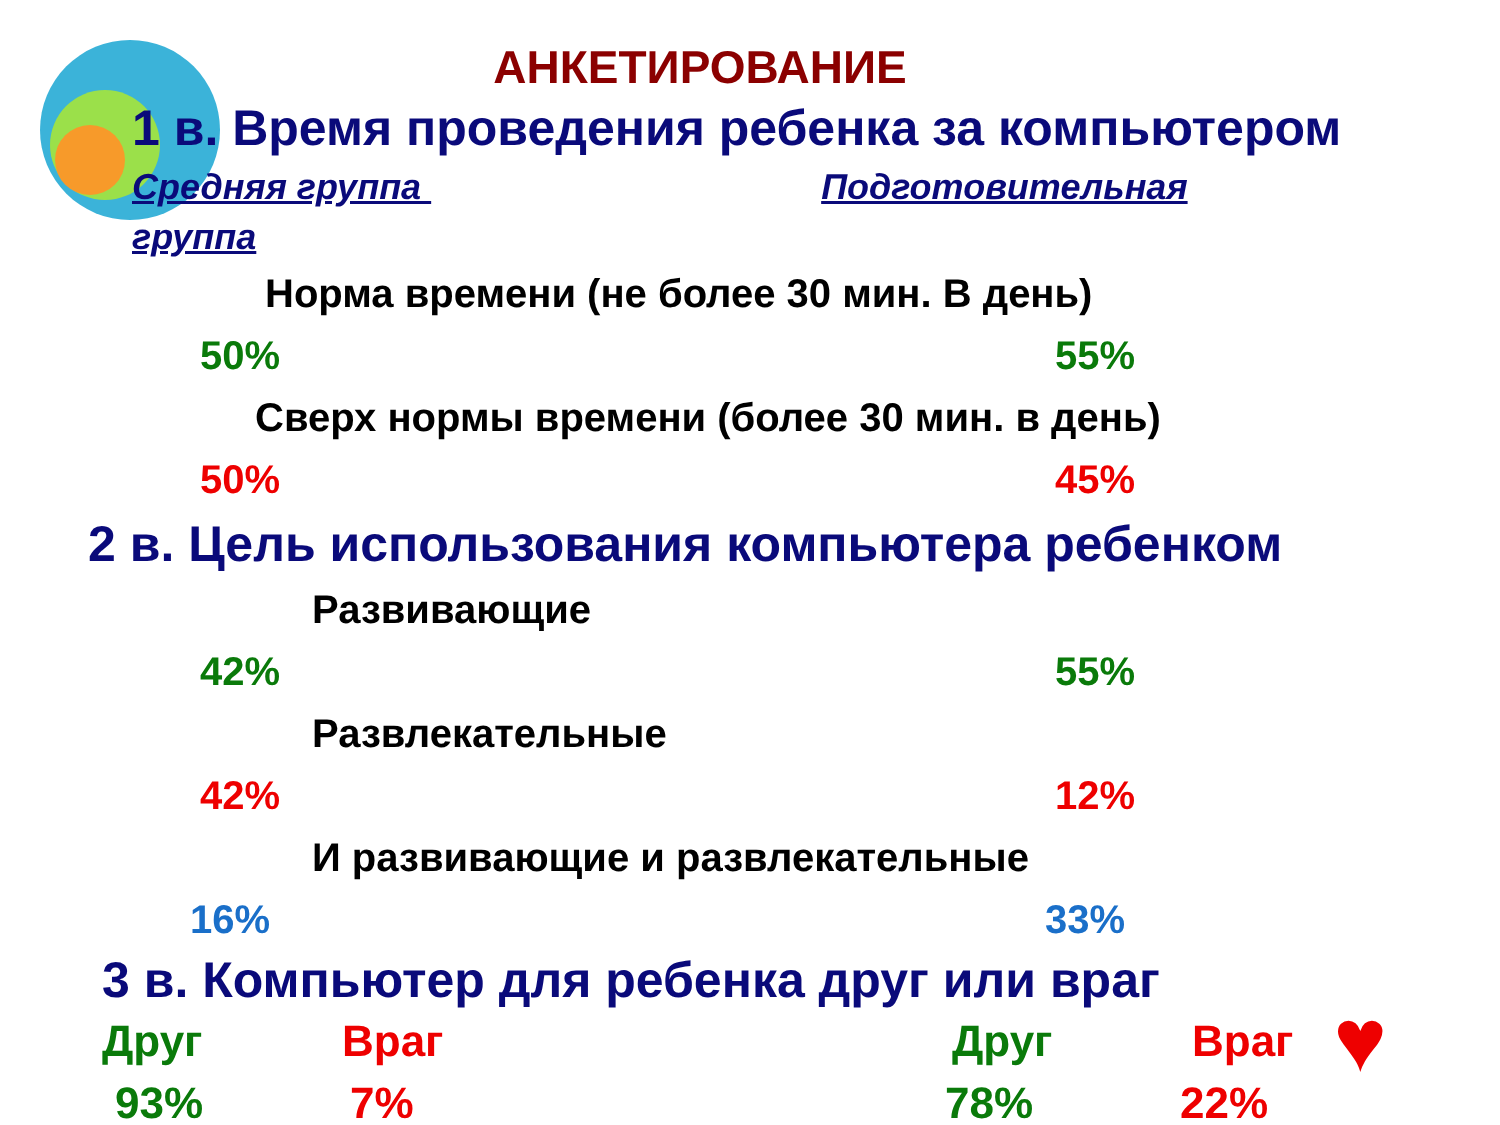АНКЕТИРОВАНИЕ
1 в. Время проведения ребенка за компьютером
Средняя группа Подготовительная
группа
Норма времени (не более 30 мин. В день)
50% 55%
Сверх нормы времени (более 30 мин. в день)
50% 45%
2 в. Цель использования компьютера ребенком
Развивающие
42% 55%
Развлекательные
42% 12%
И развивающие и развлекательные
16% 33%
3 в. Компьютер для ребенка друг или враг
Друг Враг Друг Враг ♥
93% 7% 78% 22%